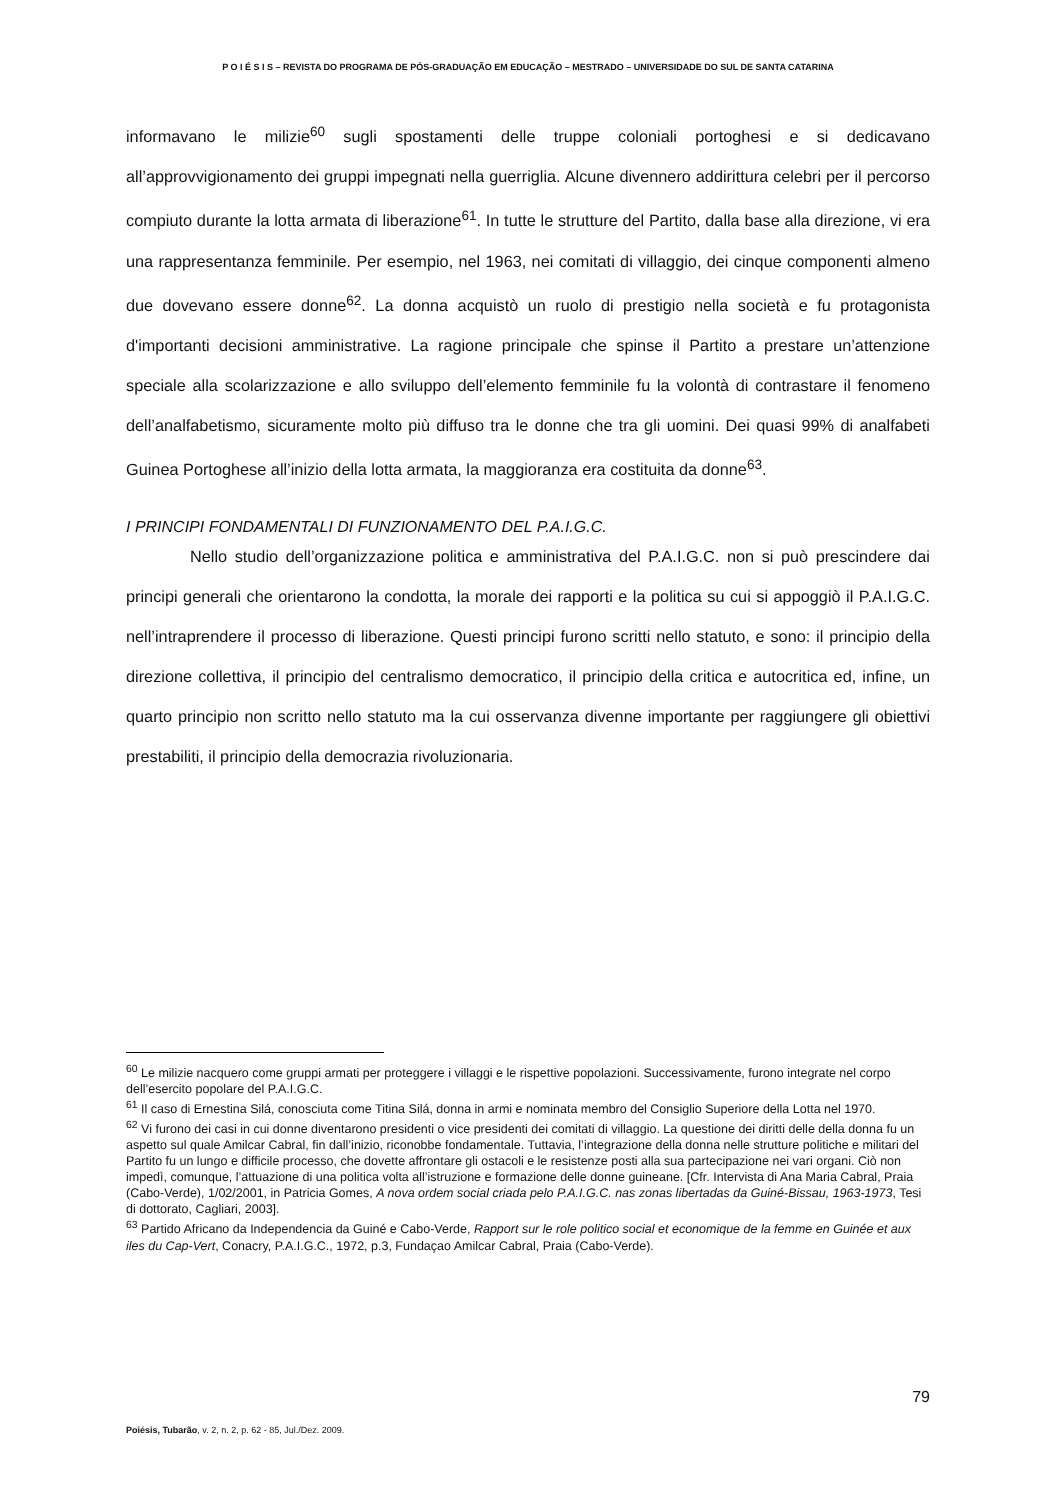P O I É S I S – REVISTA DO PROGRAMA DE PÓS-GRADUAÇÃO EM EDUCAÇÃO – MESTRADO – UNIVERSIDADE DO SUL DE SANTA CATARINA
informavano le milizie<sup>60</sup> sugli spostamenti delle truppe coloniali portoghesi e si dedicavano all’approvvigionamento dei gruppi impegnati nella guerriglia. Alcune divennero addirittura celebri per il percorso compiuto durante la lotta armata di liberazione<sup>61</sup>. In tutte le strutture del Partito, dalla base alla direzione, vi era una rappresentanza femminile. Per esempio, nel 1963, nei comitati di villaggio, dei cinque componenti almeno due dovevano essere donne<sup>62</sup>. La donna acquistò un ruolo di prestigio nella società e fu protagonista d'importanti decisioni amministrative. La ragione principale che spinse il Partito a prestare un’attenzione speciale alla scolarizzazione e allo sviluppo dell’elemento femminile fu la volontà di contrastare il fenomeno dell’analfabetismo, sicuramente molto più diffuso tra le donne che tra gli uomini. Dei quasi 99% di analfabeti Guinea Portoghese all’inizio della lotta armata, la maggioranza era costituita da donne<sup>63</sup>.
I PRINCIPI FONDAMENTALI DI FUNZIONAMENTO DEL P.A.I.G.C.
Nello studio dell’organizzazione politica e amministrativa del P.A.I.G.C. non si può prescindere dai principi generali che orientarono la condotta, la morale dei rapporti e la politica su cui si appoggiò il P.A.I.G.C. nell’intraprendere il processo di liberazione. Questi principi furono scritti nello statuto, e sono: il principio della direzione collettiva, il principio del centralismo democratico, il principio della critica e autocritica ed, infine, un quarto principio non scritto nello statuto ma la cui osservanza divenne importante per raggiungere gli obiettivi prestabiliti, il principio della democrazia rivoluzionaria.
<sup>60</sup> Le milizie nacquero come gruppi armati per proteggere i villaggi e le rispettive popolazioni. Successivamente, furono integrate nel corpo dell’esercito popolare del P.A.I.G.C.
<sup>61</sup> Il caso di Ernestina Silá, conosciuta come Titina Silá, donna in armi e nominata membro del Consiglio Superiore della Lotta nel 1970.
<sup>62</sup> Vi furono dei casi in cui donne diventarono presidenti o vice presidenti dei comitati di villaggio. La questione dei diritti delle della donna fu un aspetto sul quale Amilcar Cabral, fin dall’inizio, riconobbe fondamentale. Tuttavia, l’integrazione della donna nelle strutture politiche e militari del Partito fu un lungo e difficile processo, che dovette affrontare gli ostacoli e le resistenze posti alla sua partecipazione nei vari organi. Ciò non impedì, comunque, l’attuazione di una politica volta all’istruzione e formazione delle donne guineane. [Cfr. Intervista di Ana Maria Cabral, Praia (Cabo-Verde), 1/02/2001, in Patricia Gomes, A nova ordem social criada pelo P.A.I.G.C. nas zonas libertadas da Guiné-Bissau, 1963-1973, Tesi di dottorato, Cagliari, 2003].
<sup>63</sup> Partido Africano da Independencia da Guiné e Cabo-Verde, Rapport sur le role politico social et economique de la femme en Guinée et aux iles du Cap-Vert, Conacry, P.A.I.G.C., 1972, p.3, Fundaçao Amilcar Cabral, Praia (Cabo-Verde).
79
Poiésis, Tubarão, v. 2, n. 2, p. 62 - 85, Jul./Dez. 2009.